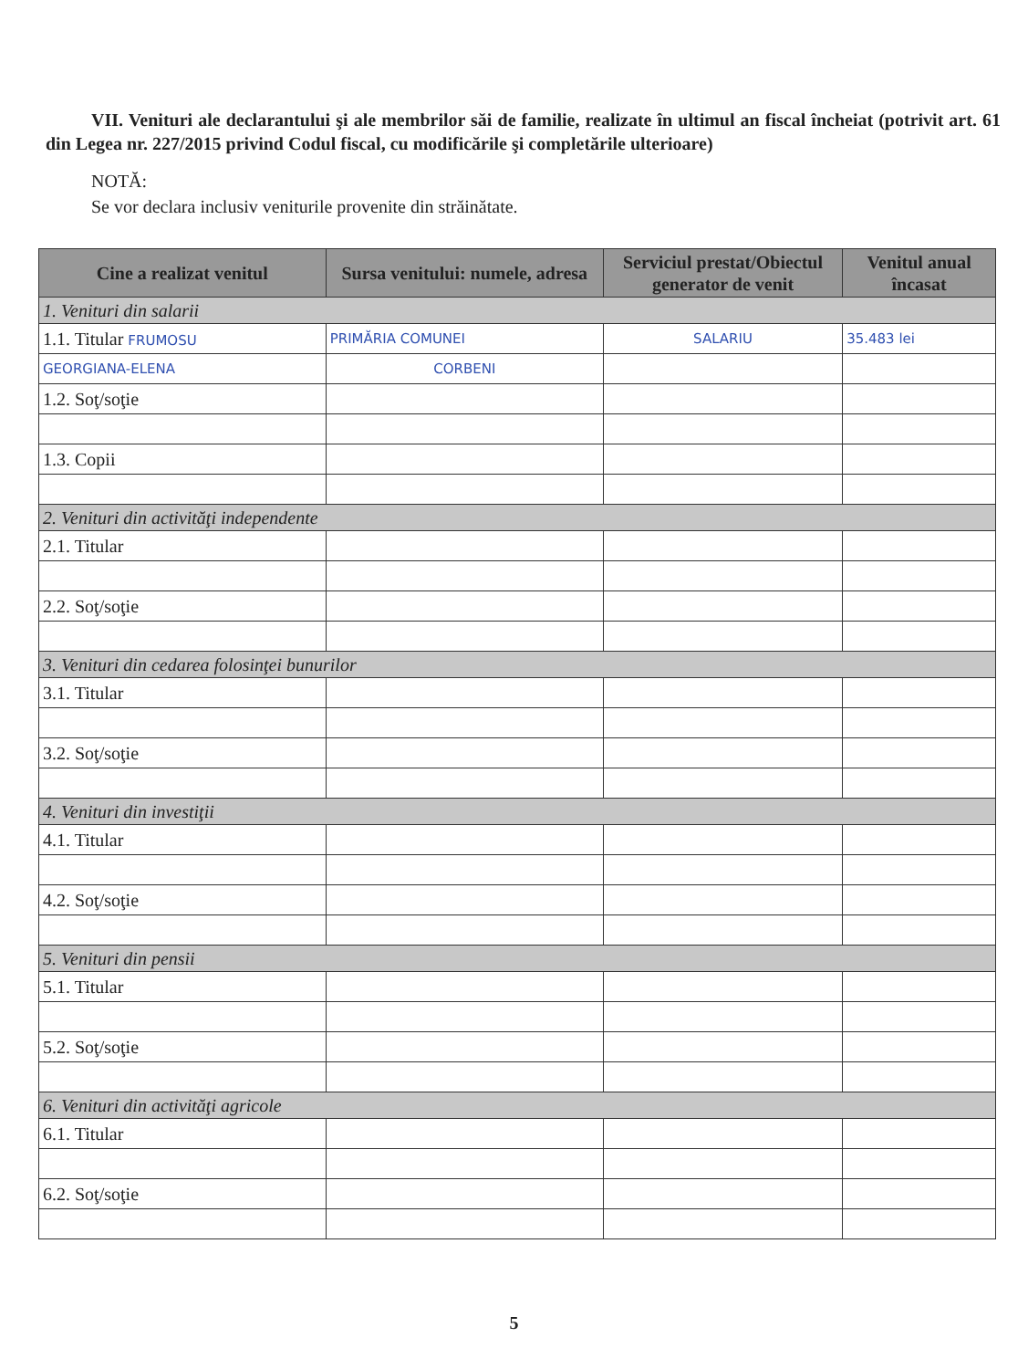VII. Venituri ale declarantului şi ale membrilor săi de familie, realizate în ultimul an fiscal încheiat (potrivit art. 61 din Legea nr. 227/2015 privind Codul fiscal, cu modificările şi completările ulterioare)
NOTĂ:
Se vor declara inclusiv veniturile provenite din străinătate.
| Cine a realizat venitul | Sursa venitului: numele, adresa | Serviciul prestat/Obiectul generator de venit | Venitul anual încasat |
| --- | --- | --- | --- |
| 1. Venituri din salarii | | | |
| 1.1. Titular FRUMOSU | PRIMĂRIA COMUNEI | SALARIU | 35.483 lei |
| GEORGIANA-ELENA | CORBENI | | |
| 1.2. Soţ/soţie | | | |
| 1.3. Copii | | | |
| 2. Venituri din activităţi independente | | | |
| 2.1. Titular | | | |
| 2.2. Soţ/soţie | | | |
| 3. Venituri din cedarea folosinţei bunurilor | | | |
| 3.1. Titular | | | |
| 3.2. Soţ/soţie | | | |
| 4. Venituri din investiţii | | | |
| 4.1. Titular | | | |
| 4.2. Soţ/soţie | | | |
| 5. Venituri din pensii | | | |
| 5.1. Titular | | | |
| 5.2. Soţ/soţie | | | |
| 6. Venituri din activităţi agricole | | | |
| 6.1. Titular | | | |
| 6.2. Soţ/soţie | | | |
5